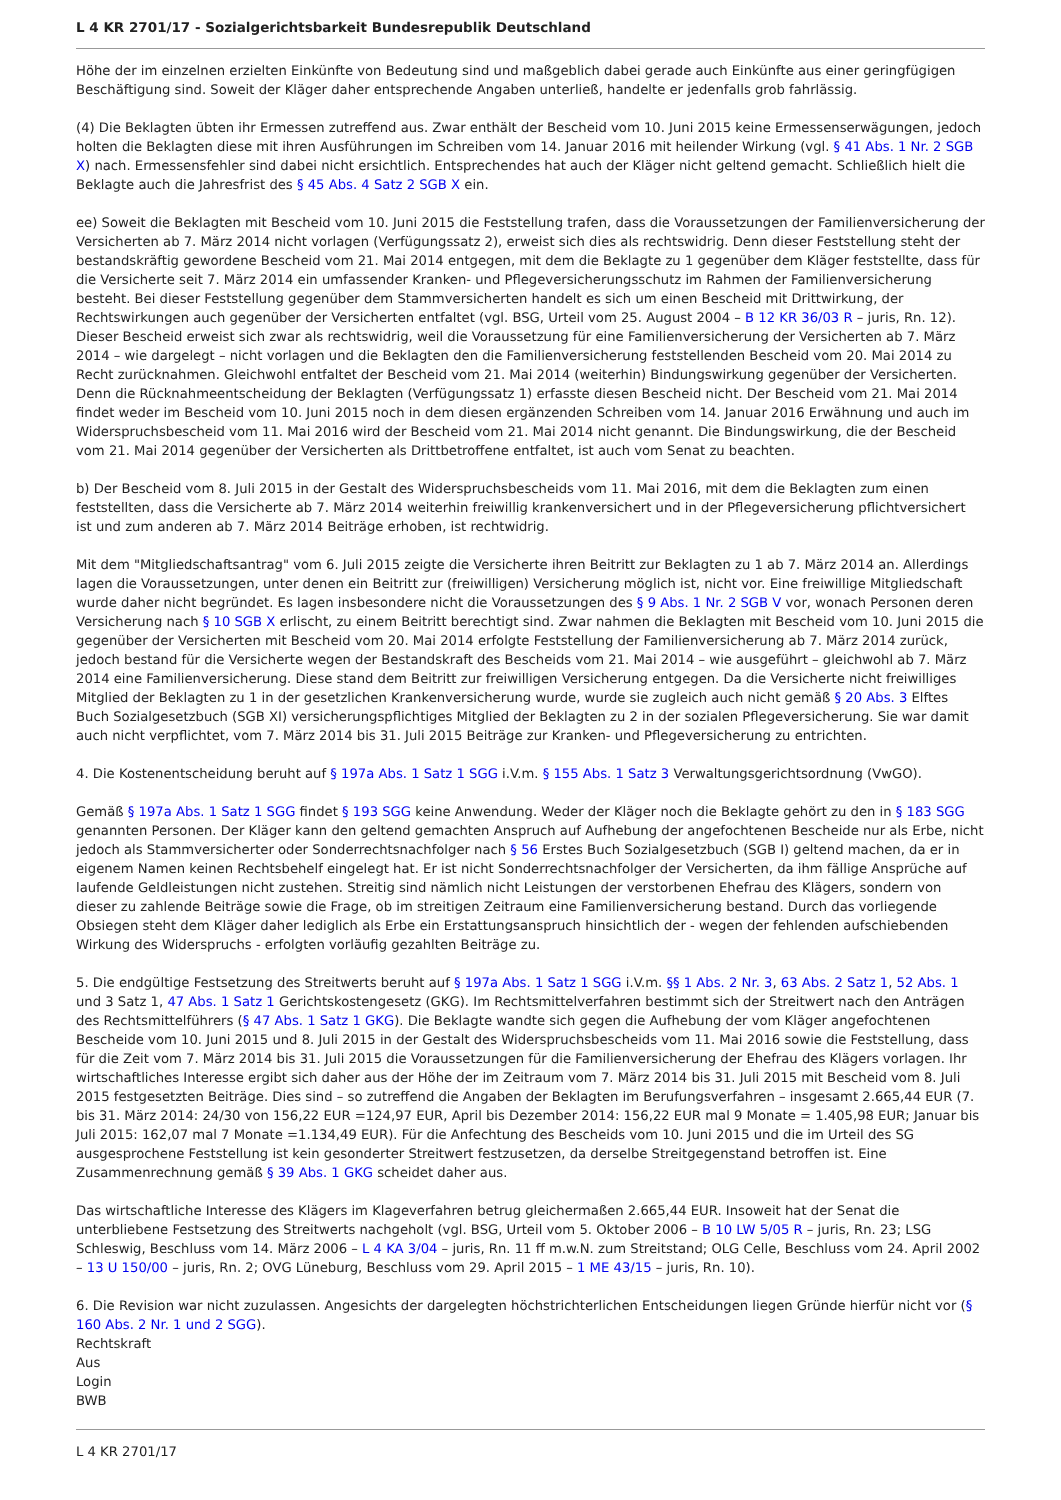L 4 KR 2701/17 - Sozialgerichtsbarkeit Bundesrepublik Deutschland
Höhe der im einzelnen erzielten Einkünfte von Bedeutung sind und maßgeblich dabei gerade auch Einkünfte aus einer geringfügigen Beschäftigung sind. Soweit der Kläger daher entsprechende Angaben unterließ, handelte er jedenfalls grob fahrlässig.
(4) Die Beklagten übten ihr Ermessen zutreffend aus. Zwar enthält der Bescheid vom 10. Juni 2015 keine Ermessenserwägungen, jedoch holten die Beklagten diese mit ihren Ausführungen im Schreiben vom 14. Januar 2016 mit heilender Wirkung (vgl. § 41 Abs. 1 Nr. 2 SGB X) nach. Ermessensfehler sind dabei nicht ersichtlich. Entsprechendes hat auch der Kläger nicht geltend gemacht. Schließlich hielt die Beklagte auch die Jahresfrist des § 45 Abs. 4 Satz 2 SGB X ein.
ee) Soweit die Beklagten mit Bescheid vom 10. Juni 2015 die Feststellung trafen, dass die Voraussetzungen der Familienversicherung der Versicherten ab 7. März 2014 nicht vorlagen (Verfügungssatz 2), erweist sich dies als rechtswidrig. Denn dieser Feststellung steht der bestandskräftig gewordene Bescheid vom 21. Mai 2014 entgegen, mit dem die Beklagte zu 1 gegenüber dem Kläger feststellte, dass für die Versicherte seit 7. März 2014 ein umfassender Kranken- und Pflegeversicherungsschutz im Rahmen der Familienversicherung besteht. Bei dieser Feststellung gegenüber dem Stammversicherten handelt es sich um einen Bescheid mit Drittwirkung, der Rechtswirkungen auch gegenüber der Versicherten entfaltet (vgl. BSG, Urteil vom 25. August 2004 – B 12 KR 36/03 R – juris, Rn. 12). Dieser Bescheid erweist sich zwar als rechtswidrig, weil die Voraussetzung für eine Familienversicherung der Versicherten ab 7. März 2014 – wie dargelegt – nicht vorlagen und die Beklagten den die Familienversicherung feststellenden Bescheid vom 20. Mai 2014 zu Recht zurücknahmen. Gleichwohl entfaltet der Bescheid vom 21. Mai 2014 (weiterhin) Bindungswirkung gegenüber der Versicherten. Denn die Rücknahmeentscheidung der Beklagten (Verfügungssatz 1) erfasste diesen Bescheid nicht. Der Bescheid vom 21. Mai 2014 findet weder im Bescheid vom 10. Juni 2015 noch in dem diesen ergänzenden Schreiben vom 14. Januar 2016 Erwähnung und auch im Widerspruchsbescheid vom 11. Mai 2016 wird der Bescheid vom 21. Mai 2014 nicht genannt. Die Bindungswirkung, die der Bescheid vom 21. Mai 2014 gegenüber der Versicherten als Drittbetroffene entfaltet, ist auch vom Senat zu beachten.
b) Der Bescheid vom 8. Juli 2015 in der Gestalt des Widerspruchsbescheids vom 11. Mai 2016, mit dem die Beklagten zum einen feststellten, dass die Versicherte ab 7. März 2014 weiterhin freiwillig krankenversichert und in der Pflegeversicherung pflichtversichert ist und zum anderen ab 7. März 2014 Beiträge erhoben, ist rechtwidrig.
Mit dem "Mitgliedschaftsantrag" vom 6. Juli 2015 zeigte die Versicherte ihren Beitritt zur Beklagten zu 1 ab 7. März 2014 an. Allerdings lagen die Voraussetzungen, unter denen ein Beitritt zur (freiwilligen) Versicherung möglich ist, nicht vor. Eine freiwillige Mitgliedschaft wurde daher nicht begründet. Es lagen insbesondere nicht die Voraussetzungen des § 9 Abs. 1 Nr. 2 SGB V vor, wonach Personen deren Versicherung nach § 10 SGB X erlischt, zu einem Beitritt berechtigt sind. Zwar nahmen die Beklagten mit Bescheid vom 10. Juni 2015 die gegenüber der Versicherten mit Bescheid vom 20. Mai 2014 erfolgte Feststellung der Familienversicherung ab 7. März 2014 zurück, jedoch bestand für die Versicherte wegen der Bestandskraft des Bescheids vom 21. Mai 2014 – wie ausgeführt – gleichwohl ab 7. März 2014 eine Familienversicherung. Diese stand dem Beitritt zur freiwilligen Versicherung entgegen. Da die Versicherte nicht freiwilliges Mitglied der Beklagten zu 1 in der gesetzlichen Krankenversicherung wurde, wurde sie zugleich auch nicht gemäß § 20 Abs. 3 Elftes Buch Sozialgesetzbuch (SGB XI) versicherungspflichtiges Mitglied der Beklagten zu 2 in der sozialen Pflegeversicherung. Sie war damit auch nicht verpflichtet, vom 7. März 2014 bis 31. Juli 2015 Beiträge zur Kranken- und Pflegeversicherung zu entrichten.
4. Die Kostenentscheidung beruht auf § 197a Abs. 1 Satz 1 SGG i.V.m. § 155 Abs. 1 Satz 3 Verwaltungsgerichtsordnung (VwGO).
Gemäß § 197a Abs. 1 Satz 1 SGG findet § 193 SGG keine Anwendung. Weder der Kläger noch die Beklagte gehört zu den in § 183 SGG genannten Personen. Der Kläger kann den geltend gemachten Anspruch auf Aufhebung der angefochtenen Bescheide nur als Erbe, nicht jedoch als Stammversicherter oder Sonderrechtsnachfolger nach § 56 Erstes Buch Sozialgesetzbuch (SGB I) geltend machen, da er in eigenem Namen keinen Rechtsbehelf eingelegt hat. Er ist nicht Sonderrechtsnachfolger der Versicherten, da ihm fällige Ansprüche auf laufende Geldleistungen nicht zustehen. Streitig sind nämlich nicht Leistungen der verstorbenen Ehefrau des Klägers, sondern von dieser zu zahlende Beiträge sowie die Frage, ob im streitigen Zeitraum eine Familienversicherung bestand. Durch das vorliegende Obsiegen steht dem Kläger daher lediglich als Erbe ein Erstattungsanspruch hinsichtlich der - wegen der fehlenden aufschiebenden Wirkung des Widerspruchs - erfolgten vorläufig gezahlten Beiträge zu.
5. Die endgültige Festsetzung des Streitwerts beruht auf § 197a Abs. 1 Satz 1 SGG i.V.m. §§ 1 Abs. 2 Nr. 3, 63 Abs. 2 Satz 1, 52 Abs. 1 und 3 Satz 1, 47 Abs. 1 Satz 1 Gerichtskostengesetz (GKG). Im Rechtsmittelverfahren bestimmt sich der Streitwert nach den Anträgen des Rechtsmittelführers (§ 47 Abs. 1 Satz 1 GKG). Die Beklagte wandte sich gegen die Aufhebung der vom Kläger angefochtenen Bescheide vom 10. Juni 2015 und 8. Juli 2015 in der Gestalt des Widerspruchsbescheids vom 11. Mai 2016 sowie die Feststellung, dass für die Zeit vom 7. März 2014 bis 31. Juli 2015 die Voraussetzungen für die Familienversicherung der Ehefrau des Klägers vorlagen. Ihr wirtschaftliches Interesse ergibt sich daher aus der Höhe der im Zeitraum vom 7. März 2014 bis 31. Juli 2015 mit Bescheid vom 8. Juli 2015 festgesetzten Beiträge. Dies sind – so zutreffend die Angaben der Beklagten im Berufungsverfahren – insgesamt 2.665,44 EUR (7. bis 31. März 2014: 24/30 von 156,22 EUR =124,97 EUR, April bis Dezember 2014: 156,22 EUR mal 9 Monate = 1.405,98 EUR; Januar bis Juli 2015: 162,07 mal 7 Monate =1.134,49 EUR). Für die Anfechtung des Bescheids vom 10. Juni 2015 und die im Urteil des SG ausgesprochene Feststellung ist kein gesonderter Streitwert festzusetzen, da derselbe Streitgegenstand betroffen ist. Eine Zusammenrechnung gemäß § 39 Abs. 1 GKG scheidet daher aus.
Das wirtschaftliche Interesse des Klägers im Klageverfahren betrug gleichermaßen 2.665,44 EUR. Insoweit hat der Senat die unterbliebene Festsetzung des Streitwerts nachgeholt (vgl. BSG, Urteil vom 5. Oktober 2006 – B 10 LW 5/05 R – juris, Rn. 23; LSG Schleswig, Beschluss vom 14. März 2006 – L 4 KA 3/04 – juris, Rn. 11 ff m.w.N. zum Streitstand; OLG Celle, Beschluss vom 24. April 2002 – 13 U 150/00 – juris, Rn. 2; OVG Lüneburg, Beschluss vom 29. April 2015 – 1 ME 43/15 – juris, Rn. 10).
6. Die Revision war nicht zuzulassen. Angesichts der dargelegten höchstrichterlichen Entscheidungen liegen Gründe hierfür nicht vor (§ 160 Abs. 2 Nr. 1 und 2 SGG).
Rechtskraft
Aus
Login
BWB
L 4 KR 2701/17